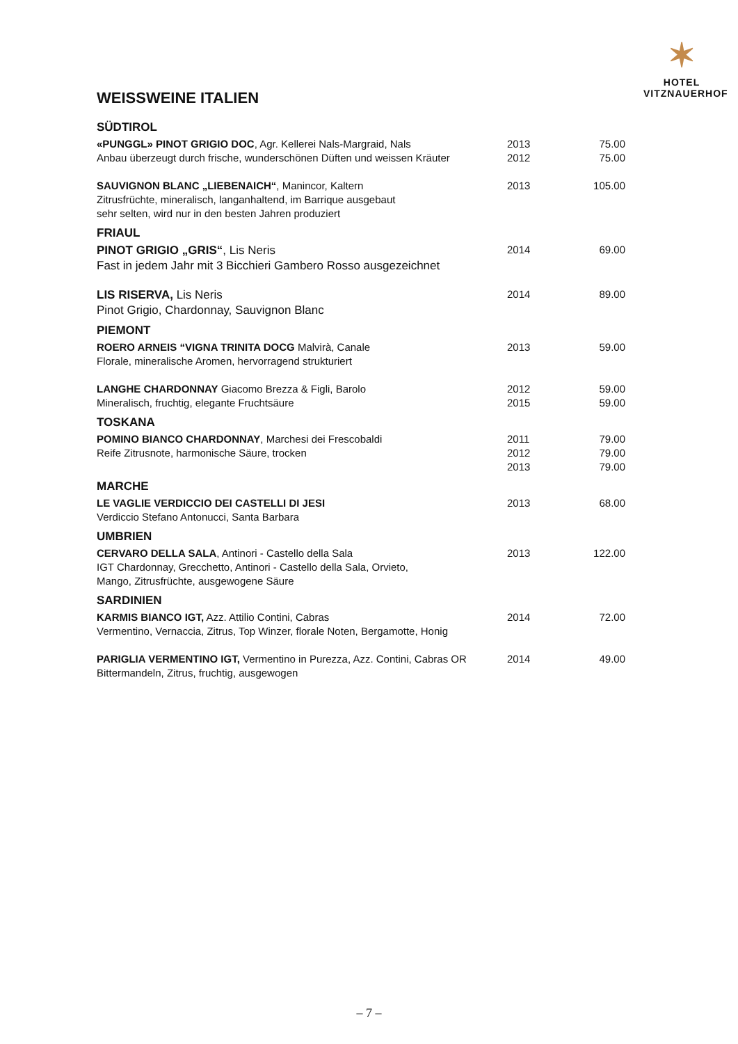✶
HOTEL
VITZNAUERHOF
WEISSWEINE ITALIEN
| SÜDTIROL | | |
| «PUNGGL» PINOT GRIGIO DOC , Agr. Kellerei Nals-Margraid, Nals | 2013 | 75.00 |
| Anbau überzeugt durch frische, wunderschönen Düften und weissen Kräuter | 2012 | 75.00 |
| SAUVIGNON BLANC „LIEBENAICH“ , Manincor, Kaltern Zitrusfrüchte, mineralisch, langanhaltend, im Barrique ausgebaut sehr selten, wird nur in den besten Jahren produziert | 2013 | 105.00 |
| FRIAUL | | |
| PINOT GRIGIO „GRIS“ , Lis Neris Fast in jedem Jahr mit 3 Bicchieri Gambero Rosso ausgezeichnet | 2014 | 69.00 |
| LIS RISERVA, Lis Neris Pinot Grigio, Chardonnay, Sauvignon Blanc | 2014 | 89.00 |
| PIEMONT | | |
| ROERO ARNEIS “VIGNA TRINITA DOCG Malvirà, Canale Florale, mineralische Aromen, hervorragend strukturiert | 2013 | 59.00 |
| LANGHE CHARDONNAY Giacomo Brezza & Figli, Barolo Mineralisch, fruchtig, elegante Fruchtsäure | 2012 2015 | 59.00 59.00 |
| TOSKANA | | |
| POMINO BIANCO CHARDONNAY , Marchesi dei Frescobaldi Reife Zitrusnote, harmonische Säure, trocken | 2011 2012 2013 | 79.00 79.00 79.00 |
| MARCHE | | |
| LE VAGLIE VERDICCIO DEI CASTELLI DI JESI Verdiccio Stefano Antonucci, Santa Barbara | 2013 | 68.00 |
| UMBRIEN | | |
| CERVARO DELLA SALA , Antinori - Castello della Sala IGT Chardonnay, Grecchetto, Antinori - Castello della Sala, Orvieto, Mango, Zitrusfrüchte, ausgewogene Säure | 2013 | 122.00 |
| SARDINIEN | | |
| KARMIS BIANCO IGT, Azz. Attilio Contini, Cabras Vermentino, Vernaccia, Zitrus, Top Winzer, florale Noten, Bergamotte, Honig | 2014 | 72.00 |
| PARIGLIA VERMENTINO IGT, Vermentino in Purezza, Azz. Contini, Cabras OR Bittermandeln, Zitrus, fruchtig, ausgewogen | 2014 | 49.00 |
– 7 –